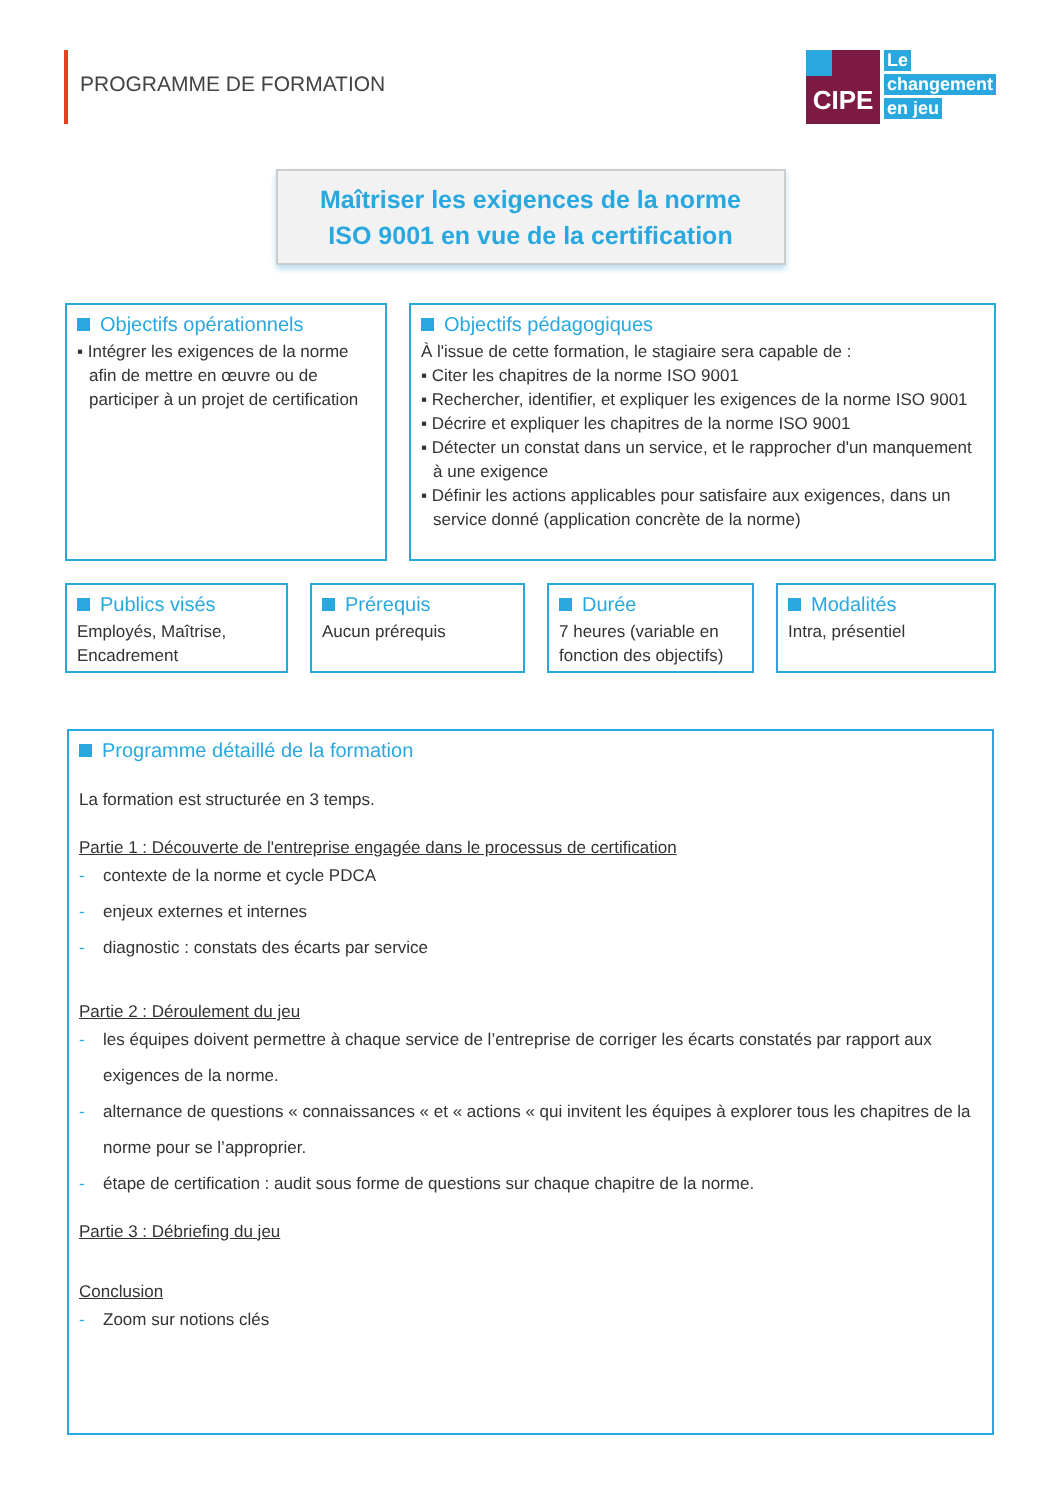PROGRAMME DE FORMATION
CIPE
Le
changement
en jeu
Maîtriser les exigences de la norme
ISO 9001 en vue de la certification
Objectifs opérationnels
▪ Intégrer les exigences de la norme afin de mettre en œuvre ou de participer à un projet de certification
Objectifs pédagogiques
À l'issue de cette formation, le stagiaire sera capable de :
▪ Citer les chapitres de la norme ISO 9001
▪ Rechercher, identifier, et expliquer les exigences de la norme ISO 9001
▪ Décrire et expliquer les chapitres de la norme ISO 9001
▪ Détecter un constat dans un service, et le rapprocher d'un manquement à une exigence
▪ Définir les actions applicables pour satisfaire aux exigences, dans un service donné (application concrète de la norme)
Publics visés
Employés, Maîtrise, Encadrement
Prérequis
Aucun prérequis
Durée
7 heures (variable en fonction des objectifs)
Modalités
Intra, présentiel
Programme détaillé de la formation
La formation est structurée en 3 temps.
Partie 1 : Découverte de l'entreprise engagée dans le processus de certification
- contexte de la norme et cycle PDCA
- enjeux externes et internes
- diagnostic : constats des écarts par service
Partie 2 : Déroulement du jeu
- les équipes doivent permettre à chaque service de l’entreprise de corriger les écarts constatés par rapport aux exigences de la norme.
- alternance de questions « connaissances « et « actions « qui invitent les équipes à explorer tous les chapitres de la norme pour se l’approprier.
- étape de certification : audit sous forme de questions sur chaque chapitre de la norme.
Partie 3 : Débriefing du jeu
Conclusion
- Zoom sur notions clés